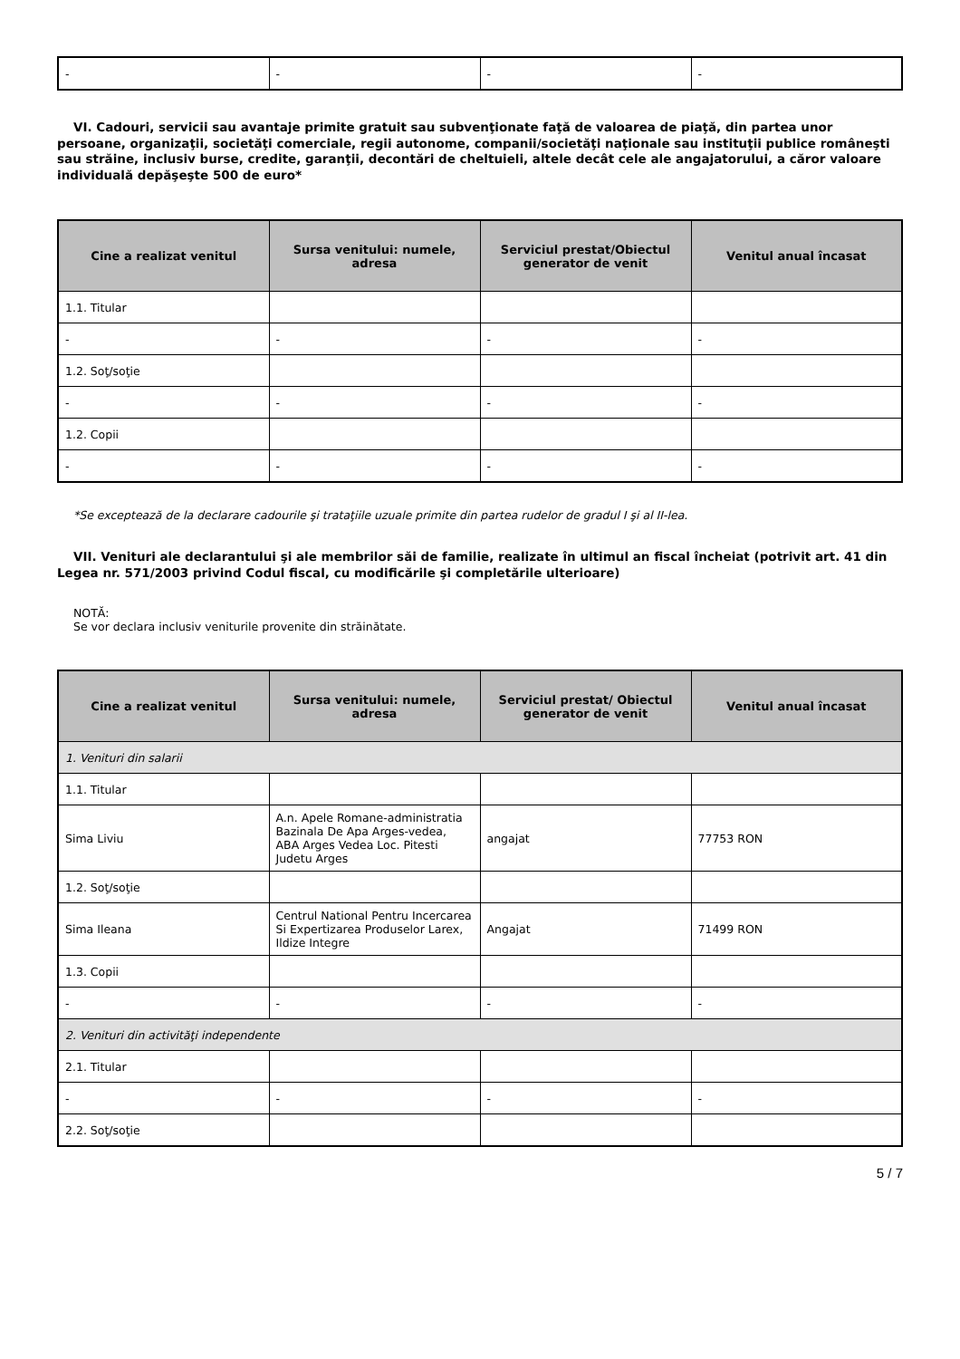| - | - | - | - |
VI. Cadouri, servicii sau avantaje primite gratuit sau subvenţionate faţă de valoarea de piaţă, din partea unor persoane, organizaţii, societăţi comerciale, regii autonome, companii/societăţi naţionale sau instituţii publice româneşti sau străine, inclusiv burse, credite, garanţii, decontări de cheltuieli, altele decât cele ale angajatorului, a căror valoare individuală depăşeşte 500 de euro*
| Cine a realizat venitul | Sursa venitului: numele, adresa | Serviciul prestat/Obiectul generator de venit | Venitul anual încasat |
| --- | --- | --- | --- |
| 1.1. Titular | | | |
| - | - | - | - |
| 1.2. Soţ/soţie | | | |
| - | - | - | - |
| 1.2. Copii | | | |
| - | - | - | - |
*Se exceptează de la declarare cadourile şi trataţiile uzuale primite din partea rudelor de gradul I şi al II-lea.
VII. Venituri ale declarantului şi ale membrilor săi de familie, realizate în ultimul an fiscal încheiat (potrivit art. 41 din Legea nr. 571/2003 privind Codul fiscal, cu modificările şi completările ulterioare)
NOTĂ:
Se vor declara inclusiv veniturile provenite din străinătate.
| Cine a realizat venitul | Sursa venitului: numele, adresa | Serviciul prestat/ Obiectul generator de venit | Venitul anual încasat |
| --- | --- | --- | --- |
| 1. Venituri din salarii | | | |
| 1.1. Titular | | | |
| Sima Liviu | A.n. Apele Romane-administratia Bazinala De Apa Arges-vedea, ABA Arges Vedea Loc. Pitesti Judetu Arges | angajat | 77753 RON |
| 1.2. Soţ/soţie | | | |
| Sima Ileana | Centrul National Pentru Incercarea Si Expertizarea Produselor Larex, Ildize Integre | Angajat | 71499 RON |
| 1.3. Copii | | | |
| - | - | - | - |
| 2. Venituri din activităţi independente | | | |
| 2.1. Titular | | | |
| - | - | - | - |
| 2.2. Soţ/soţie | | | |
5 / 7